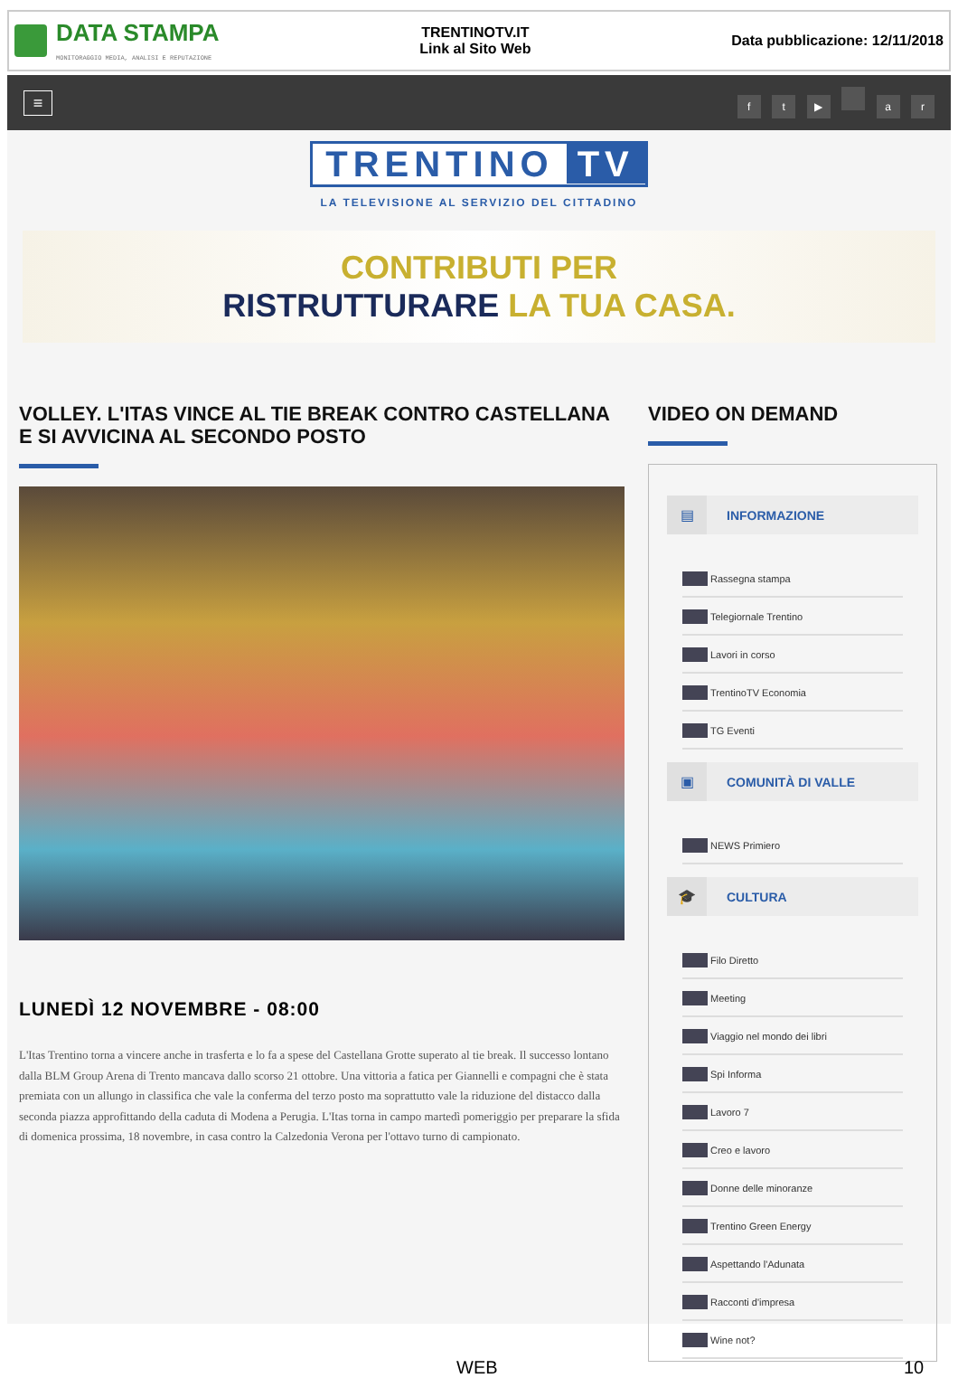DATA STAMPA
MONITORAGGIO MEDIA, ANALISI E REPUTAZIONE
TRENTINOTV.IT
Link al Sito Web
Data pubblicazione: 12/11/2018
≡
f t ▶ a r
TRENTINO TV
LA TELEVISIONE AL SERVIZIO DEL CITTADINO
CONTRIBUTI PER
RISTRUTTURARE LA TUA CASA.
VOLLEY. L'ITAS VINCE AL TIE BREAK CONTRO CASTELLANA E SI AVVICINA AL SECONDO POSTO
LUNEDÌ 12 NOVEMBRE - 08:00
L'Itas Trentino torna a vincere anche in trasferta e lo fa a spese del Castellana Grotte superato al tie break. Il successo lontano dalla BLM Group Arena di Trento mancava dallo scorso 21 ottobre. Una vittoria a fatica per Giannelli e compagni che è stata premiata con un allungo in classifica che vale la conferma del terzo posto ma soprattutto vale la riduzione del distacco dalla seconda piazza approfittando della caduta di Modena a Perugia. L'Itas torna in campo martedì pomeriggio per preparare la sfida di domenica prossima, 18 novembre, in casa contro la Calzedonia Verona per l'ottavo turno di campionato.
VIDEO ON DEMAND
▤ INFORMAZIONE
Rassegna stampa
Telegiornale Trentino
Lavori in corso
TrentinoTV Economia
TG Eventi
▣ COMUNITÀ DI VALLE
NEWS Primiero
🎓 CULTURA
Filo Diretto
Meeting
Viaggio nel mondo dei libri
Spi Informa
Lavoro 7
Creo e lavoro
Donne delle minoranze
Trentino Green Energy
Aspettando l'Adunata
Racconti d'impresa
Wine not?
WEB 10